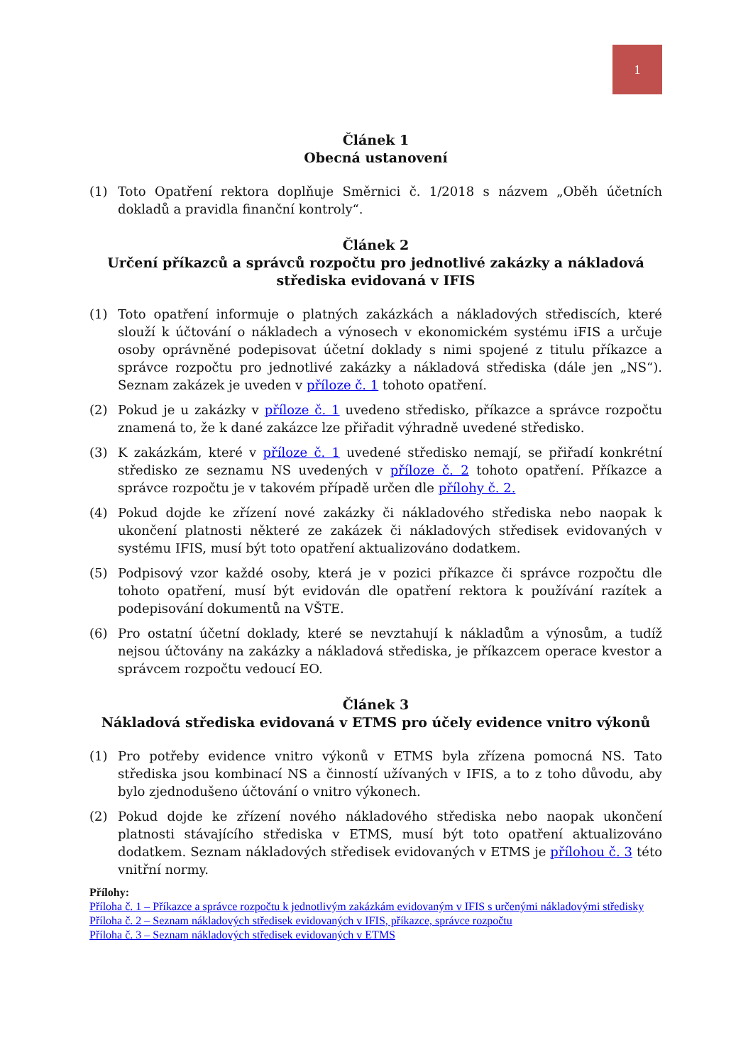1
Článek 1
Obecná ustanovení
(1) Toto Opatření rektora doplňuje Směrnici č. 1/2018 s názvem „Oběh účetních dokladů a pravidla finanční kontroly“.
Článek 2
Určení příkazců a správců rozpočtu pro jednotlivé zakázky a nákladová střediska evidovaná v IFIS
(1) Toto opatření informuje o platných zakázkách a nákladových střediscích, které slouží k účtování o nákladech a výnosech v ekonomickém systému iFIS a určuje osoby oprávněné podepisovat účetní doklady s nimi spojené z titulu příkazce a správce rozpočtu pro jednotlivé zakázky a nákladová střediska (dále jen „NS“). Seznam zakázek je uveden v příloze č. 1 tohoto opatření.
(2) Pokud je u zakázky v příloze č. 1 uvedeno středisko, příkazce a správce rozpočtu znamená to, že k dané zakázce lze přiřadit výhradně uvedené středisko.
(3) K zakázkám, které v příloze č. 1 uvedené středisko nemají, se přiřadí konkrétní středisko ze seznamu NS uvedených v příloze č. 2 tohoto opatření. Příkazce a správce rozpočtu je v takovém případě určen dle přílohy č. 2.
(4) Pokud dojde ke zřízení nové zakázky či nákladového střediska nebo naopak k ukončení platnosti některé ze zakázek či nákladových středisek evidovaných v systému IFIS, musí být toto opatření aktualizováno dodatkem.
(5) Podpisový vzor každé osoby, která je v pozici příkazce či správce rozpočtu dle tohoto opatření, musí být evidován dle opatření rektora k používání razítek a podepisování dokumentů na VŠTE.
(6) Pro ostatní účetní doklady, které se nevztahují k nákladům a výnosům, a tudíž nejsou účtovány na zakázky a nákladová střediska, je příkazcem operace kvestor a správcem rozpočtu vedoucí EO.
Článek 3
Nákladová střediska evidovaná v ETMS pro účely evidence vnitro výkonů
(1) Pro potřeby evidence vnitro výkonů v ETMS byla zřízena pomocná NS. Tato střediska jsou kombinací NS a činností užívaných v IFIS, a to z toho důvodu, aby bylo zjednodušeno účtování o vnitro výkonech.
(2) Pokud dojde ke zřízení nového nákladového střediska nebo naopak ukončení platnosti stávajícího střediska v ETMS, musí být toto opatření aktualizováno dodatkem. Seznam nákladových středisek evidovaných v ETMS je přílohou č. 3 této vnitřní normy.
Přílohy:
Příloha č. 1 – Příkazce a správce rozpočtu k jednotlivým zakázkám evidovaným v IFIS s určenými nákladovými středisky
Příloha č. 2 – Seznam nákladových středisek evidovaných v IFIS, příkazce, správce rozpočtu
Příloha č. 3 – Seznam nákladových středisek evidovaných v ETMS